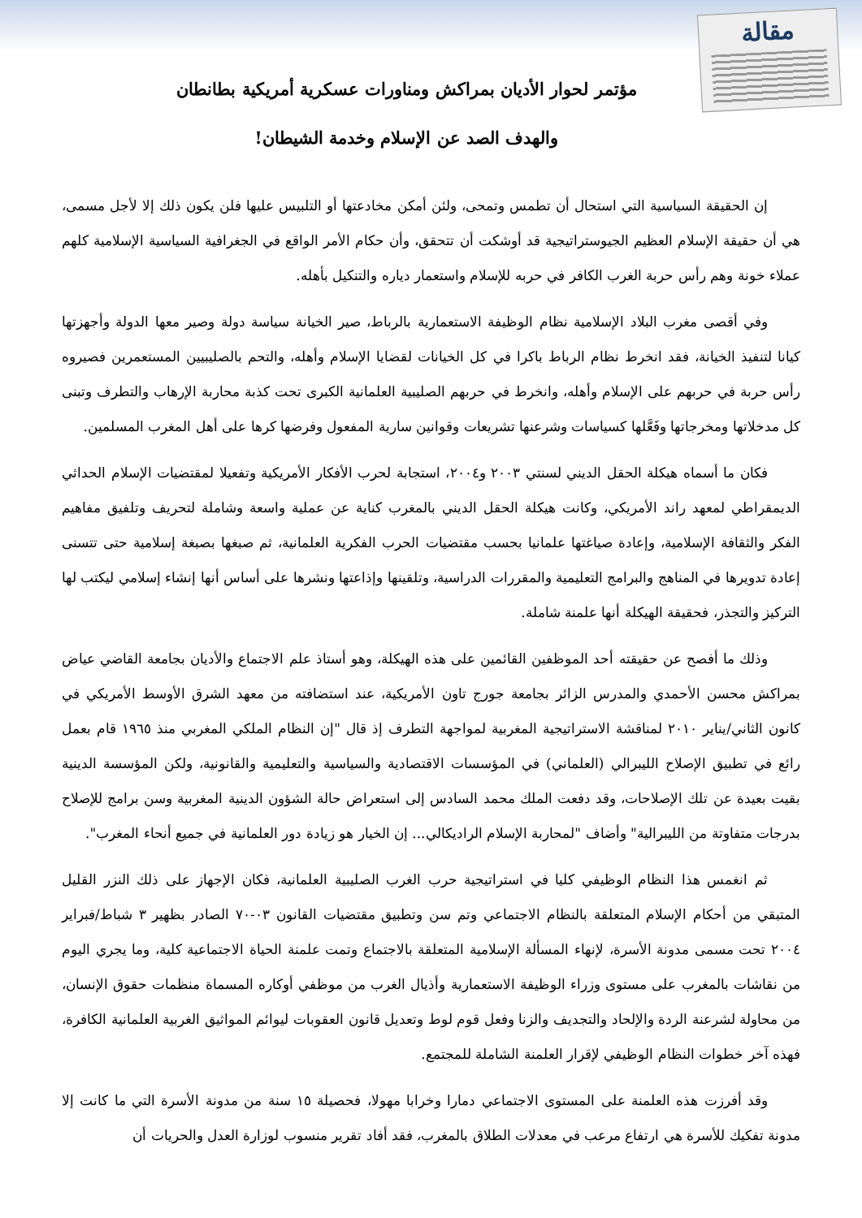مقالة
مؤتمر لحوار الأديان بمراكش ومناورات عسكرية أمريكية بطانطان
والهدف الصد عن الإسلام وخدمة الشيطان!
إن الحقيقة السياسية التي استحال أن تطمس وتمحى، ولئن أمكن مخادعتها أو التلبيس عليها فلن يكون ذلك إلا لأجل مسمى، هي أن حقيقة الإسلام العظيم الجيوستراتيجية قد أوشكت أن تتحقق، وأن حكام الأمر الواقع في الجغرافية السياسية الإسلامية كلهم عملاء خونة وهم رأس حربة الغرب الكافر في حربه للإسلام واستعمار دياره والتنكيل بأهله.
وفي أقصى مغرب البلاد الإسلامية نظام الوظيفة الاستعمارية بالرباط، صير الخيانة سياسة دولة وصير معها الدولة وأجهزتها كيانا لتنفيذ الخيانة، فقد انخرط نظام الرباط باكرا في كل الخيانات لقضايا الإسلام وأهله، والتحم بالصليبيين المستعمرين فصيروه رأس حربة في حربهم على الإسلام وأهله، وانخرط في حربهم الصليبية العلمانية الكبرى تحت كذبة محاربة الإرهاب والتطرف وتبنى كل مدخلاتها ومخرجاتها وفَعَّلها كسياسات وشرعنها تشريعات وقوانين سارية المفعول وفرضها كرها على أهل المغرب المسلمين.
فكان ما أسماه هيكلة الحقل الديني لسنتي ٢٠٠٣ و٢٠٠٤، استجابة لحرب الأفكار الأمريكية وتفعيلا لمقتضيات الإسلام الحداثي الديمقراطي لمعهد راند الأمريكي، وكانت هيكلة الحقل الديني بالمغرب كناية عن عملية واسعة وشاملة لتحريف وتلفيق مفاهيم الفكر والثقافة الإسلامية، وإعادة صياغتها علمانيا بحسب مقتضيات الحرب الفكرية العلمانية، ثم صبغها بصبغة إسلامية حتى تتسنى إعادة تدويرها في المناهج والبرامج التعليمية والمقررات الدراسية، وتلقينها وإذاعتها ونشرها على أساس أنها إنشاء إسلامي ليكتب لها التركيز والتجذر، فحقيقة الهيكلة أنها علمنة شاملة.
وذلك ما أفصح عن حقيقته أحد الموظفين القائمين على هذه الهيكلة، وهو أستاذ علم الاجتماع والأديان بجامعة القاضي عياض بمراكش محسن الأحمدي والمدرس الزائر بجامعة جورج تاون الأمريكية، عند استضافته من معهد الشرق الأوسط الأمريكي في كانون الثاني/يناير ٢٠١٠ لمناقشة الاستراتيجية المغربية لمواجهة التطرف إذ قال "إن النظام الملكي المغربي منذ ١٩٦٥ قام بعمل رائع في تطبيق الإصلاح الليبرالي (العلماني) في المؤسسات الاقتصادية والسياسية والتعليمية والقانونية، ولكن المؤسسة الدينية بقيت بعيدة عن تلك الإصلاحات، وقد دفعت الملك محمد السادس إلى استعراض حالة الشؤون الدينية المغربية وسن برامج للإصلاح بدرجات متفاوتة من الليبرالية" وأضاف "لمحاربة الإسلام الراديكالي... إن الخيار هو زيادة دور العلمانية في جميع أنحاء المغرب".
ثم انغمس هذا النظام الوظيفي كليا في استراتيجية حرب الغرب الصليبية العلمانية، فكان الإجهاز على ذلك النزر القليل المتبقي من أحكام الإسلام المتعلقة بالنظام الاجتماعي وتم سن وتطبيق مقتضيات القانون ٠٣-٧٠ الصادر بظهير ٣ شباط/فبراير ٢٠٠٤ تحت مسمى مدونة الأسرة، لإنهاء المسألة الإسلامية المتعلقة بالاجتماع وتمت علمنة الحياة الاجتماعية كلية، وما يجري اليوم من نقاشات بالمغرب على مستوى وزراء الوظيفة الاستعمارية وأذيال الغرب من موظفي أوكاره المسماة منظمات حقوق الإنسان، من محاولة لشرعنة الردة والإلحاد والتجديف والزنا وفعل قوم لوط وتعديل قانون العقوبات ليوائم المواثيق الغربية العلمانية الكافرة، فهذه آخر خطوات النظام الوظيفي لإقرار العلمنة الشاملة للمجتمع.
وقد أفرزت هذه العلمنة على المستوى الاجتماعي دمارا وخرابا مهولا، فحصيلة ١٥ سنة من مدونة الأسرة التي ما كانت إلا مدونة تفكيك للأسرة هي ارتفاع مرعب في معدلات الطلاق بالمغرب، فقد أفاد تقرير منسوب لوزارة العدل والحريات أن